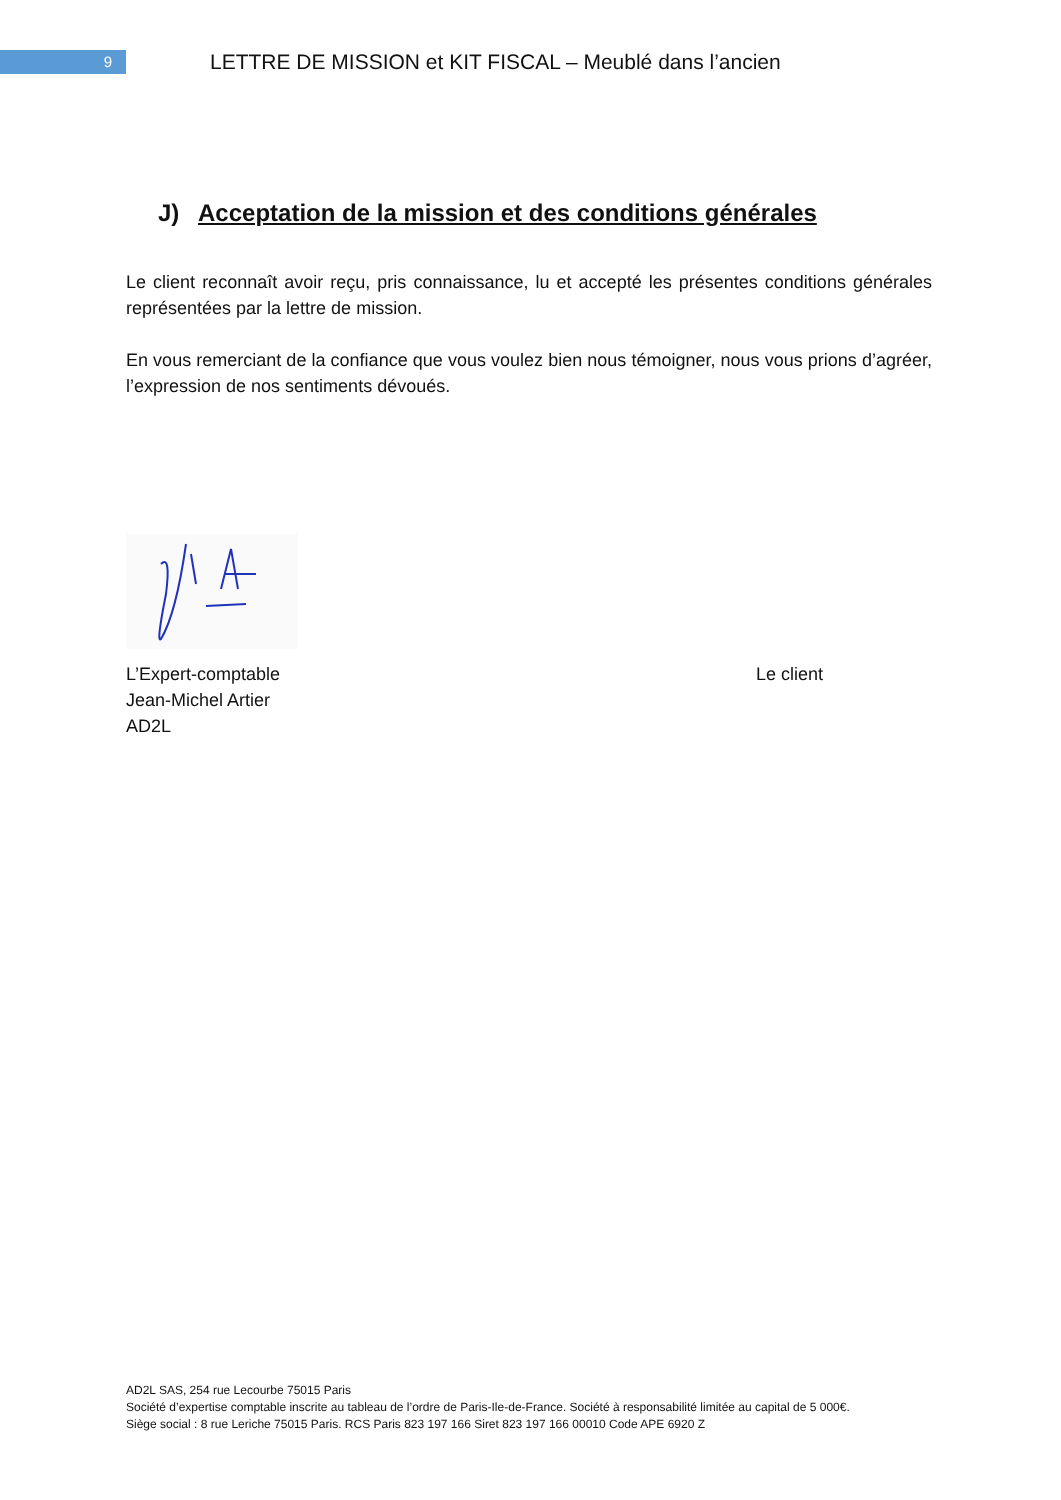9
LETTRE DE MISSION et KIT FISCAL – Meublé dans l’ancien
J) Acceptation de la mission et des conditions générales
Le client reconnaît avoir reçu, pris connaissance, lu et accepté les présentes conditions générales représentées par la lettre de mission.
En vous remerciant de la confiance que vous voulez bien nous témoigner, nous vous prions d’agréer, l’expression de nos sentiments dévoués.
L’Expert-comptable
Jean-Michel Artier
AD2L
Le client
AD2L SAS, 254 rue Lecourbe 75015 Paris
Société d’expertise comptable inscrite au tableau de l’ordre de Paris-Ile-de-France. Société à responsabilité limitée au capital de 5 000€.
Siège social : 8 rue Leriche 75015 Paris. RCS Paris 823 197 166 Siret 823 197 166 00010 Code APE 6920 Z